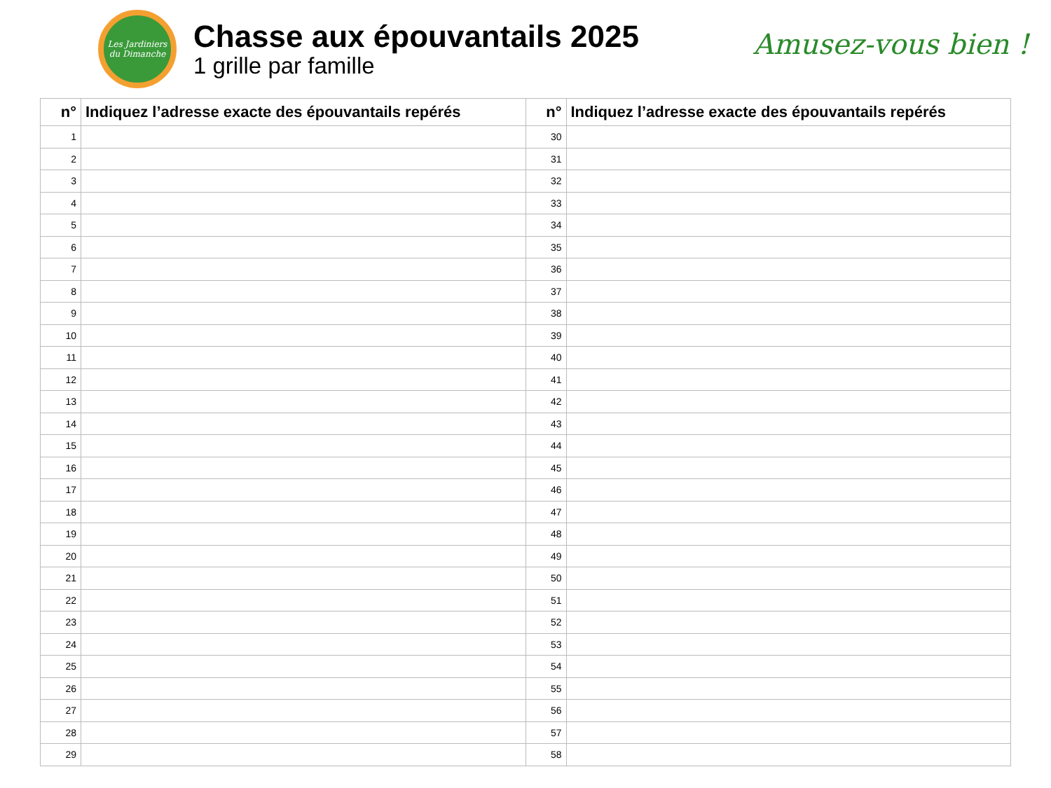Les Jardiniers du Dimanche
Chasse aux épouvantails 2025
1 grille par famille
Amusez-vous bien !
| n° | Indiquez l’adresse exacte des épouvantails repérés | n° | Indiquez l’adresse exacte des épouvantails repérés |
| --- | --- | --- | --- |
| 1 | | 30 | |
| 2 | | 31 | |
| 3 | | 32 | |
| 4 | | 33 | |
| 5 | | 34 | |
| 6 | | 35 | |
| 7 | | 36 | |
| 8 | | 37 | |
| 9 | | 38 | |
| 10 | | 39 | |
| 11 | | 40 | |
| 12 | | 41 | |
| 13 | | 42 | |
| 14 | | 43 | |
| 15 | | 44 | |
| 16 | | 45 | |
| 17 | | 46 | |
| 18 | | 47 | |
| 19 | | 48 | |
| 20 | | 49 | |
| 21 | | 50 | |
| 22 | | 51 | |
| 23 | | 52 | |
| 24 | | 53 | |
| 25 | | 54 | |
| 26 | | 55 | |
| 27 | | 56 | |
| 28 | | 57 | |
| 29 | | 58 | |